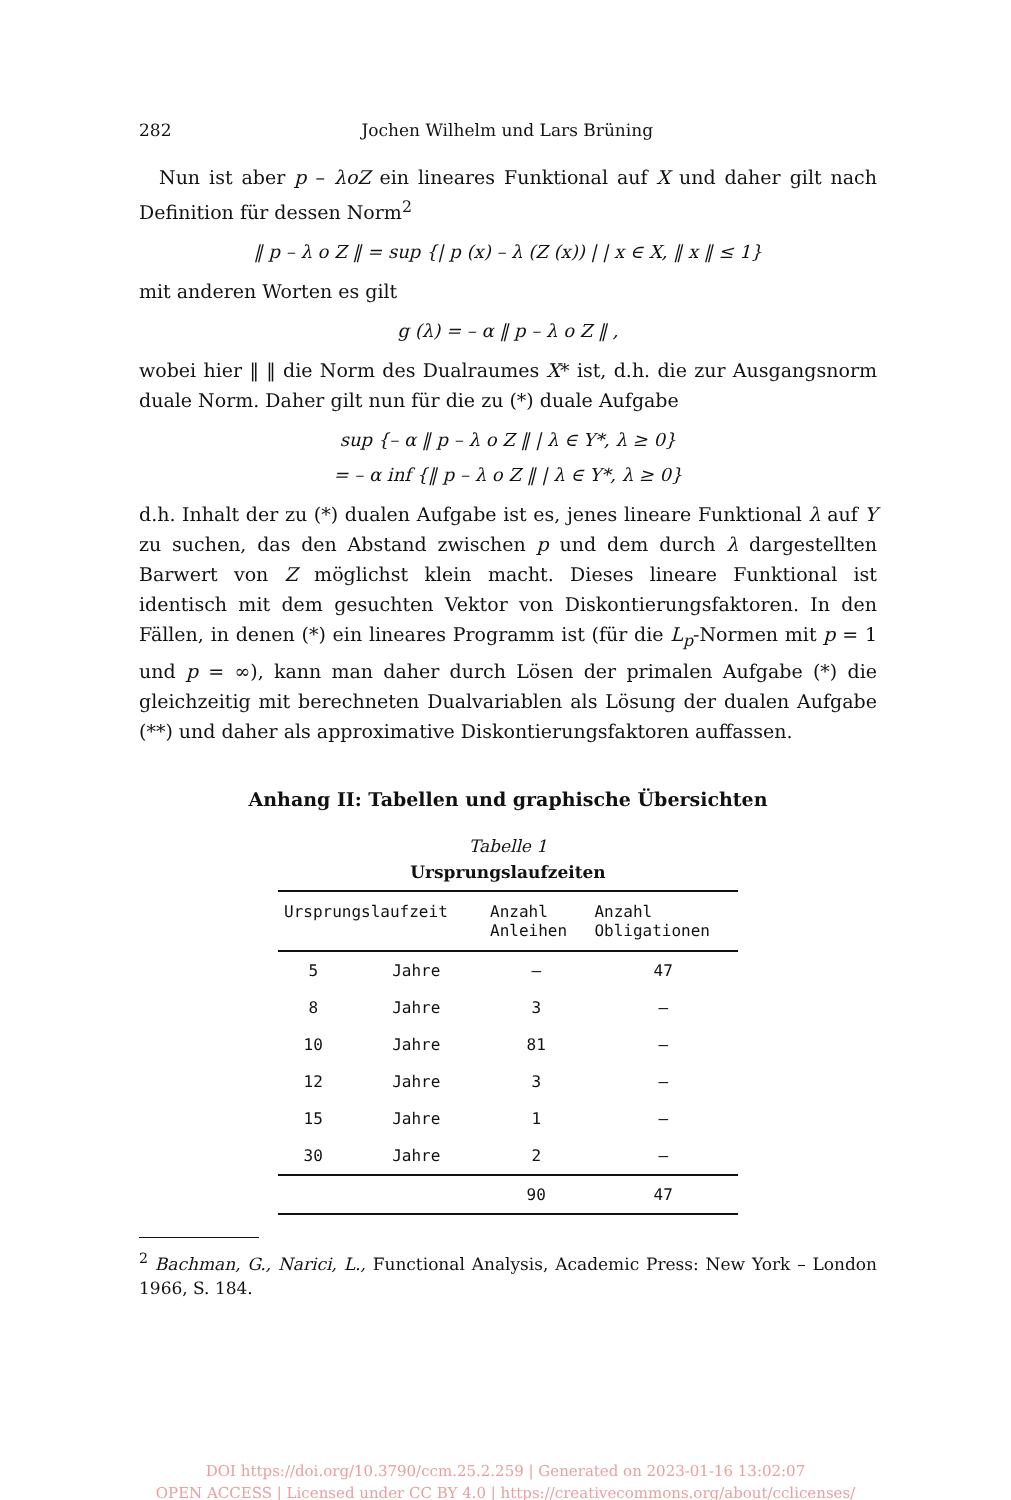282 Jochen Wilhelm und Lars Brüning
Nun ist aber p – λoZ ein lineares Funktional auf X und daher gilt nach Definition für dessen Norm<sup>2</sup>
‖ p – λ o Z ‖ = sup {| p (x) – λ (Z (x)) | | x ∈ X, ‖ x ‖ ≤ 1}
mit anderen Worten es gilt
g (λ) = – α ‖ p – λ o Z ‖ ,
wobei hier ‖ ‖ die Norm des Dualraumes X* ist, d.h. die zur Ausgangsnorm duale Norm. Daher gilt nun für die zu (*) duale Aufgabe
sup {– α ‖ p – λ o Z ‖ | λ ∈ Y*, λ ≥ 0}
= – α inf {‖ p – λ o Z ‖ | λ ∈ Y*, λ ≥ 0}
d.h. Inhalt der zu (*) dualen Aufgabe ist es, jenes lineare Funktional λ auf Y zu suchen, das den Abstand zwischen p und dem durch λ dargestellten Barwert von Z möglichst klein macht. Dieses lineare Funktional ist identisch mit dem gesuchten Vektor von Diskontierungsfaktoren. In den Fällen, in denen (*) ein lineares Programm ist (für die L<sub>p</sub>-Normen mit p = 1 und p = ∞), kann man daher durch Lösen der primalen Aufgabe (*) die gleichzeitig mit berechneten Dualvariablen als Lösung der dualen Aufgabe (**) und daher als approximative Diskontierungsfaktoren auffassen.
Anhang II: Tabellen und graphische Übersichten
Tabelle 1
Ursprungslaufzeiten
| Ursprungslaufzeit | | Anzahl Anleihen | Anzahl Obligationen |
| --- | --- | --- | --- |
| 5 | Jahre | – | 47 |
| 8 | Jahre | 3 | – |
| 10 | Jahre | 81 | – |
| 12 | Jahre | 3 | – |
| 15 | Jahre | 1 | – |
| 30 | Jahre | 2 | – |
| | | 90 | 47 |
<sup>2</sup> Bachman, G., Narici, L., Functional Analysis, Academic Press: New York – London 1966, S. 184.
DOI https://doi.org/10.3790/ccm.25.2.259 | Generated on 2023-01-16 13:02:07
OPEN ACCESS | Licensed under CC BY 4.0 | https://creativecommons.org/about/cclicenses/